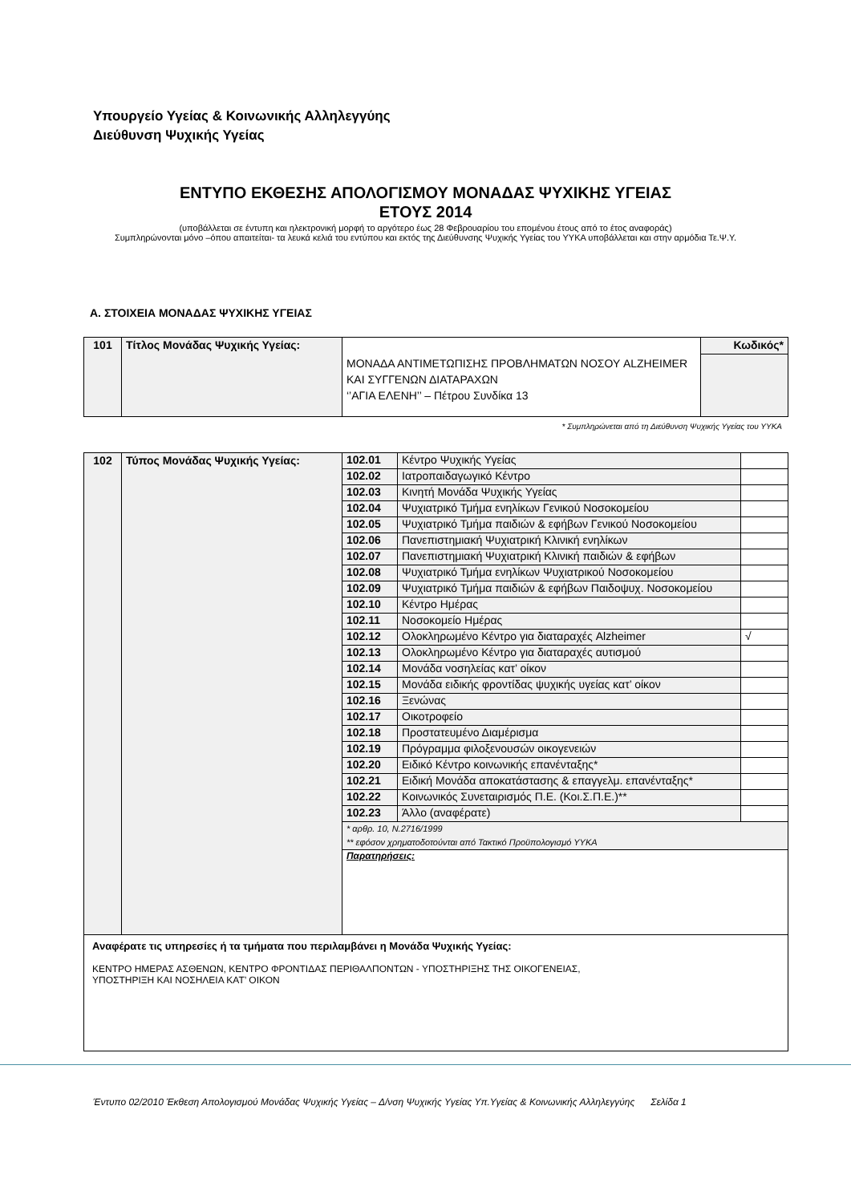Υπουργείο Υγείας & Κοινωνικής Αλληλεγγύης
Διεύθυνση Ψυχικής Υγείας
ΕΝΤΥΠΟ ΕΚΘΕΣΗΣ ΑΠΟΛΟΓΙΣΜΟΥ ΜΟΝΑΔΑΣ ΨΥΧΙΚΗΣ ΥΓΕΙΑΣ
ΕΤΟΥΣ 2014
(υποβάλλεται σε έντυπη και ηλεκτρονική μορφή το αργότερο έως 28 Φεβρουαρίου του επομένου έτους από το έτος αναφοράς)
Συμπληρώνονται μόνο –όπου απαιτείται- τα λευκά κελιά του εντύπου και εκτός της Διεύθυνσης Ψυχικής Υγείας του ΥΥΚΑ υποβάλλεται και στην αρμόδια Τε.Ψ.Υ.
Α. ΣΤΟΙΧΕΙΑ ΜΟΝΑΔΑΣ ΨΥΧΙΚΗΣ ΥΓΕΙΑΣ
| 101 | Τίτλος Μονάδας Ψυχικής Υγείας: | ΜΟΝΑΔΑ ΑΝΤΙΜΕΤΩΠΙΣΗΣ ΠΡΟΒΛΗΜΑΤΩΝ ΝΟΣΟΥ ALZHEIMER ΚΑΙ ΣΥΓΓΕΝΩΝ ΔΙΑΤΑΡΑΧΩΝ ‘’ΑΓΙΑ ΕΛΕΝΗ’’ – Πέτρου Συνδίκα 13 | Κωδικός* |
* Συμπληρώνεται από τη Διεύθυνση Ψυχικής Υγείας του ΥΥΚΑ
| 102 | Τύπος Μονάδας Ψυχικής Υγείας: | / 102.01 / Κέντρο Ψυχικής Υγείας / / / 102.02 / Ιατροπαιδαγωγικό Κέντρο / / / 102.03 / Κινητή Μονάδα Ψυχικής Υγείας / / / 102.04 / Ψυχιατρικό Τμήμα ενηλίκων Γενικού Νοσοκομείου / / / 102.05 / Ψυχιατρικό Τμήμα παιδιών & εφήβων Γενικού Νοσοκομείου / / / 102.06 / Πανεπιστημιακή Ψυχιατρική Κλινική ενηλίκων / / / 102.07 / Πανεπιστημιακή Ψυχιατρική Κλινική παιδιών & εφήβων / / / 102.08 / Ψυχιατρικό Τμήμα ενηλίκων Ψυχιατρικού Νοσοκομείου / / / 102.09 / Ψυχιατρικό Τμήμα παιδιών & εφήβων Παιδοψυχ. Νοσοκομείου / / / 102.10 / Κέντρο Ημέρας / / / 102.11 / Νοσοκομείο Ημέρας / / / 102.12 / Ολοκληρωμένο Κέντρο για διαταραχές Alzheimer / √ / / 102.13 / Ολοκληρωμένο Κέντρο για διαταραχές αυτισμού / / / 102.14 / Μονάδα νοσηλείας κατ’ οίκον / / / 102.15 / Μονάδα ειδικής φροντίδας ψυχικής υγείας κατ’ οίκον / / / 102.16 / Ξενώνας / / / 102.17 / Οικοτροφείο / / / 102.18 / Προστατευμένο Διαμέρισμα / / / 102.19 / Πρόγραμμα φιλοξενουσών οικογενειών / / / 102.20 / Ειδικό Κέντρο κοινωνικής επανένταξης* / / / 102.21 / Ειδική Μονάδα αποκατάστασης & επαγγελμ. επανένταξης* / / / 102.22 / Κοινωνικός Συνεταιρισμός Π.Ε. (Κοι.Σ.Π.Ε.)** / / / 102.23 / Άλλο (αναφέρατε) / / / * αρθρ. 10, Ν.2716/1999 ** εφόσον χρηματοδοτούνται από Τακτικό Προϋπολογισμό ΥΥΚΑ / / / / Παρατηρήσεις: / / / |
| Αναφέρατε τις υπηρεσίες ή τα τμήματα που περιλαμβάνει η Μονάδα Ψυχικής Υγείας: ΚΕΝΤΡΟ ΗΜΕΡΑΣ ΑΣΘΕΝΩΝ, ΚΕΝΤΡΟ ΦΡΟΝΤΙΔΑΣ ΠΕΡΙΘΑΛΠΟΝΤΩΝ - ΥΠΟΣΤΗΡΙΞΗΣ ΤΗΣ ΟΙΚΟΓΕΝΕΙΑΣ, ΥΠΟΣΤΗΡΙΞΗ ΚΑΙ ΝΟΣΗΛΕΙΑ ΚΑΤ’ ΟΙΚΟΝ | | |
Έντυπο 02/2010 Έκθεση Απολογισμού Μονάδας Ψυχικής Υγείας – Δ/νση Ψυχικής Υγείας Υπ.Υγείας & Κοινωνικής Αλληλεγγύης Σελίδα 1